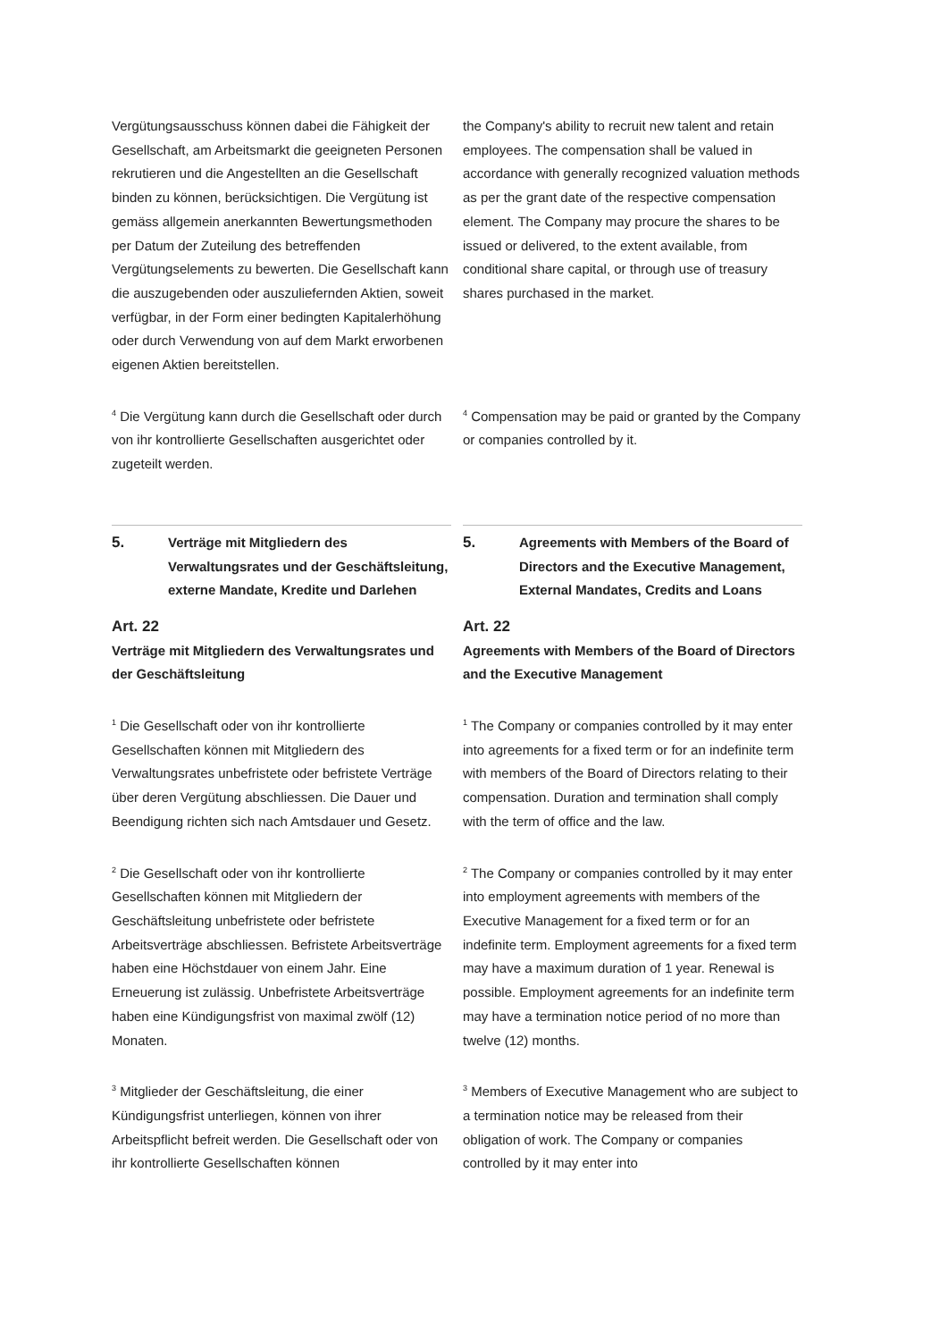Vergütungsausschuss können dabei die Fähigkeit der Gesellschaft, am Arbeitsmarkt die geeigneten Personen rekrutieren und die Angestellten an die Gesellschaft binden zu können, berücksichtigen. Die Vergütung ist gemäss allgemein anerkannten Bewertungsmethoden per Datum der Zuteilung des betreffenden Vergütungselements zu bewerten. Die Gesellschaft kann die auszugebenden oder auszuliefernden Aktien, soweit verfügbar, in der Form einer bedingten Kapitalerhöhung oder durch Verwendung von auf dem Markt erworbenen eigenen Aktien bereitstellen.
the Company's ability to recruit new talent and retain employees. The compensation shall be valued in accordance with generally recognized valuation methods as per the grant date of the respective compensation element. The Company may procure the shares to be issued or delivered, to the extent available, from conditional share capital, or through use of treasury shares purchased in the market.
<sup>4</sup> Die Vergütung kann durch die Gesellschaft oder durch von ihr kontrollierte Gesellschaften ausgerichtet oder zugeteilt werden.
<sup>4</sup> Compensation may be paid or granted by the Company or companies controlled by it.
5. Verträge mit Mitgliedern des Verwaltungsrates und der Geschäftsleitung, externe Mandate, Kredite und Darlehen
5. Agreements with Members of the Board of Directors and the Executive Management, External Mandates, Credits and Loans
Art. 22
Verträge mit Mitgliedern des Verwaltungsrates und der Geschäftsleitung
Art. 22
Agreements with Members of the Board of Directors and the Executive Management
<sup>1</sup> Die Gesellschaft oder von ihr kontrollierte Gesellschaften können mit Mitgliedern des Verwaltungsrates unbefristete oder befristete Verträge über deren Vergütung abschliessen. Die Dauer und Beendigung richten sich nach Amtsdauer und Gesetz.
<sup>1</sup> The Company or companies controlled by it may enter into agreements for a fixed term or for an indefinite term with members of the Board of Directors relating to their compensation. Duration and termination shall comply with the term of office and the law.
<sup>2</sup> Die Gesellschaft oder von ihr kontrollierte Gesellschaften können mit Mitgliedern der Geschäftsleitung unbefristete oder befristete Arbeitsverträge abschliessen. Befristete Arbeitsverträge haben eine Höchstdauer von einem Jahr. Eine Erneuerung ist zulässig. Unbefristete Arbeitsverträge haben eine Kündigungsfrist von maximal zwölf (12) Monaten.
<sup>2</sup> The Company or companies controlled by it may enter into employment agreements with members of the Executive Management for a fixed term or for an indefinite term. Employment agreements for a fixed term may have a maximum duration of 1 year. Renewal is possible. Employment agreements for an indefinite term may have a termination notice period of no more than twelve (12) months.
<sup>3</sup> Mitglieder der Geschäftsleitung, die einer Kündigungsfrist unterliegen, können von ihrer Arbeitspflicht befreit werden. Die Gesellschaft oder von ihr kontrollierte Gesellschaften können
<sup>3</sup> Members of Executive Management who are subject to a termination notice may be released from their obligation of work. The Company or companies controlled by it may enter into